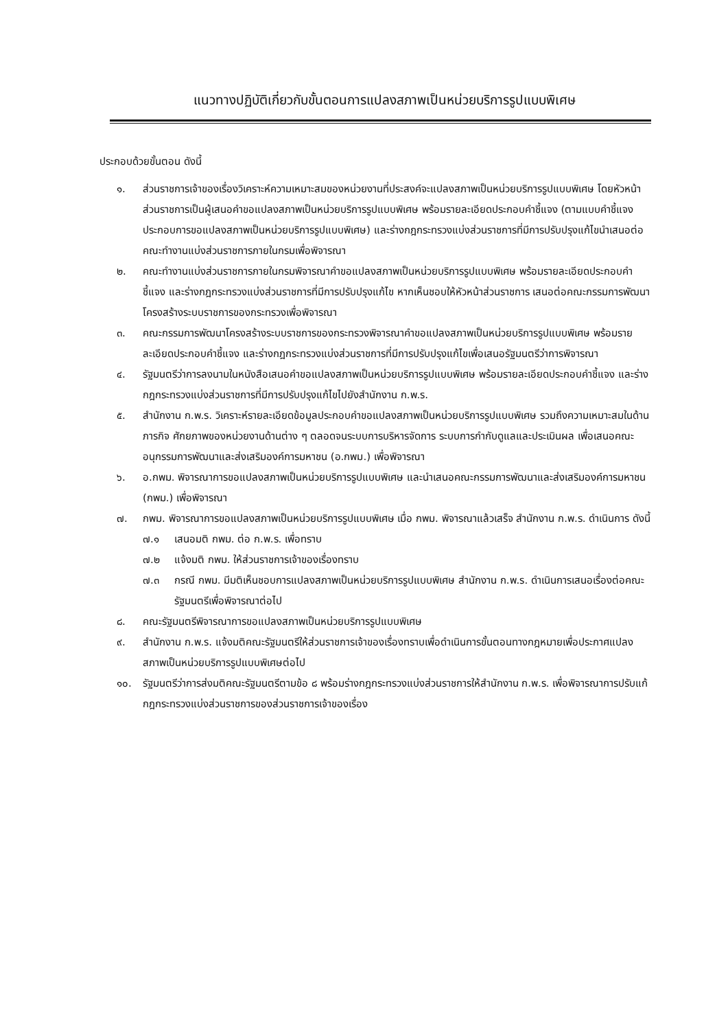แนวทางปฏิบัติเกี่ยวกับขั้นตอนการแปลงสภาพเป็นหน่วยบริการรูปแบบพิเศษ
ประกอบด้วยขั้นตอน ดังนี้
๑. ส่วนราชการเจ้าของเรื่องวิเคราะห์ความเหมาะสมของหน่วยงานที่ประสงค์จะแปลงสภาพเป็นหน่วยบริการรูปแบบพิเศษ โดยหัวหน้าส่วนราชการเป็นผู้เสนอคำขอแปลงสภาพเป็นหน่วยบริการรูปแบบพิเศษ พร้อมรายละเอียดประกอบคำชี้แจง (ตามแบบคำชี้แจงประกอบการขอแปลงสภาพเป็นหน่วยบริการรูปแบบพิเศษ) และร่างกฎกระทรวงแบ่งส่วนราชการที่มีการปรับปรุงแก้ไขนำเสนอต่อคณะทำงานแบ่งส่วนราชการภายในกรมเพื่อพิจารณา
๒. คณะทำงานแบ่งส่วนราชการภายในกรมพิจารณาคำขอแปลงสภาพเป็นหน่วยบริการรูปแบบพิเศษ พร้อมรายละเอียดประกอบคำชี้แจง และร่างกฎกระทรวงแบ่งส่วนราชการที่มีการปรับปรุงแก้ไข หากเห็นชอบให้หัวหน้าส่วนราชการ เสนอต่อคณะกรรมการพัฒนาโครงสร้างระบบราชการของกระทรวงเพื่อพิจารณา
๓. คณะกรรมการพัฒนาโครงสร้างระบบราชการของกระทรวงพิจารณาคำขอแปลงสภาพเป็นหน่วยบริการรูปแบบพิเศษ พร้อมรายละเอียดประกอบคำชี้แจง และร่างกฎกระทรวงแบ่งส่วนราชการที่มีการปรับปรุงแก้ไขเพื่อเสนอรัฐมนตรีว่าการพิจารณา
๔. รัฐมนตรีว่าการลงนามในหนังสือเสนอคำขอแปลงสภาพเป็นหน่วยบริการรูปแบบพิเศษ พร้อมรายละเอียดประกอบคำชี้แจง และร่างกฎกระทรวงแบ่งส่วนราชการที่มีการปรับปรุงแก้ไขไปยังสำนักงาน ก.พ.ร.
๕. สำนักงาน ก.พ.ร. วิเคราะห์รายละเอียดข้อมูลประกอบคำขอแปลงสภาพเป็นหน่วยบริการรูปแบบพิเศษ รวมถึงความเหมาะสมในด้านภารกิจ ศักยภาพของหน่วยงานด้านต่าง ๆ ตลอดจนระบบการบริหารจัดการ ระบบการกำกับดูแลและประเมินผล เพื่อเสนอคณะอนุกรรมการพัฒนาและส่งเสริมองค์การมหาชน (อ.กพม.) เพื่อพิจารณา
๖. อ.กพม. พิจารณาการขอแปลงสภาพเป็นหน่วยบริการรูปแบบพิเศษ และนำเสนอคณะกรรมการพัฒนาและส่งเสริมองค์การมหาชน (กพม.) เพื่อพิจารณา
๗. กพม. พิจารณาการขอแปลงสภาพเป็นหน่วยบริการรูปแบบพิเศษ เมื่อ กพม. พิจารณาแล้วเสร็จ สำนักงาน ก.พ.ร. ดำเนินการ ดังนี้
๗.๑ เสนอมติ กพม. ต่อ ก.พ.ร. เพื่อทราบ
๗.๒ แจ้งมติ กพม. ให้ส่วนราชการเจ้าของเรื่องทราบ
๗.๓ กรณี กพม. มีมติเห็นชอบการแปลงสภาพเป็นหน่วยบริการรูปแบบพิเศษ สำนักงาน ก.พ.ร. ดำเนินการเสนอเรื่องต่อคณะรัฐมนตรีเพื่อพิจารณาต่อไป
๘. คณะรัฐมนตรีพิจารณาการขอแปลงสภาพเป็นหน่วยบริการรูปแบบพิเศษ
๙. สำนักงาน ก.พ.ร. แจ้งมติคณะรัฐมนตรีให้ส่วนราชการเจ้าของเรื่องทราบเพื่อดำเนินการขั้นตอนทางกฎหมายเพื่อประกาศแปลงสภาพเป็นหน่วยบริการรูปแบบพิเศษต่อไป
๑๐. รัฐมนตรีว่าการส่งมติคณะรัฐมนตรีตามข้อ ๘ พร้อมร่างกฎกระทรวงแบ่งส่วนราชการให้สำนักงาน ก.พ.ร. เพื่อพิจารณาการปรับแก้กฎกระทรวงแบ่งส่วนราชการของส่วนราชการเจ้าของเรื่อง